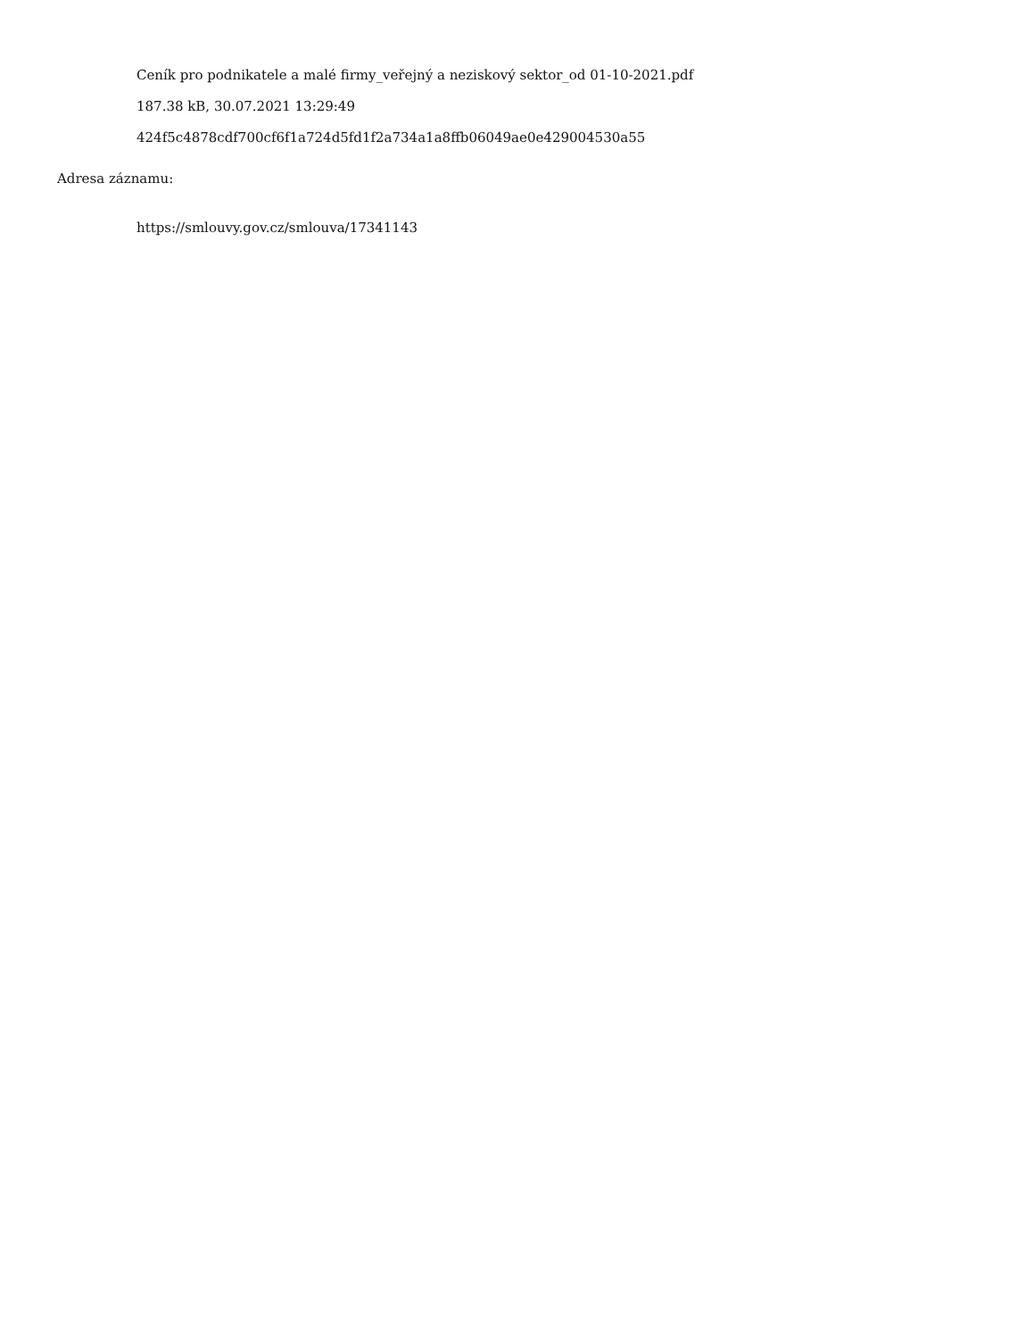Ceník pro podnikatele a malé firmy_veřejný a neziskový sektor_od 01-10-2021.pdf
187.38 kB, 30.07.2021 13:29:49
424f5c4878cdf700cf6f1a724d5fd1f2a734a1a8ffb06049ae0e429004530a55
Adresa záznamu:
https://smlouvy.gov.cz/smlouva/17341143